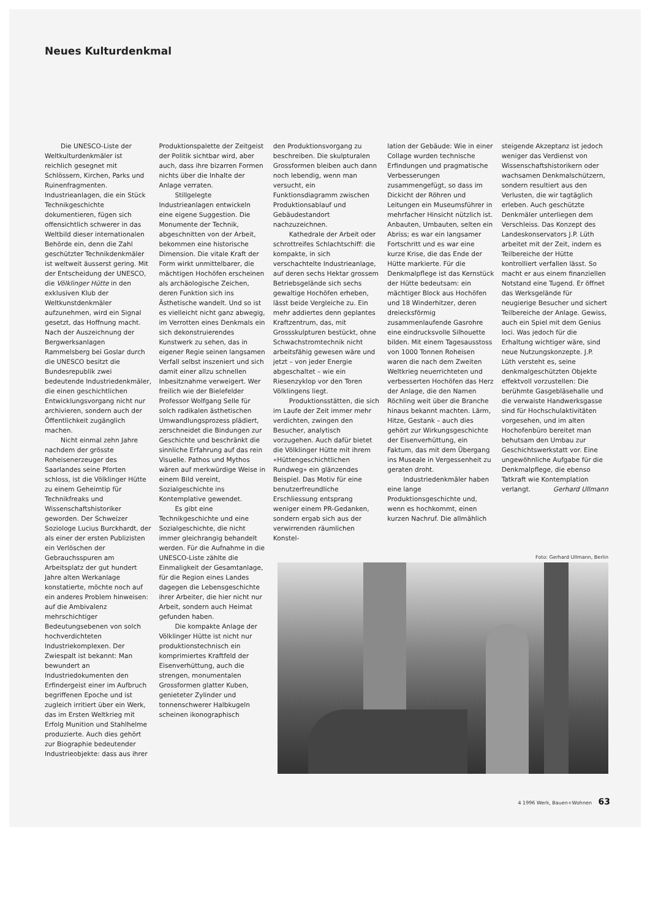Neues Kulturdenkmal
Die UNESCO-Liste der Weltkulturdenkmäler ist reichlich gesegnet mit Schlössern, Kirchen, Parks und Ruinenfragmenten. Industrieanlagen, die ein Stück Technikgeschichte dokumentieren, fügen sich offensichtlich schwerer in das Weltbild dieser internationalen Behörde ein, denn die Zahl geschützter Technikdenkmäler ist weltweit äusserst gering. Mit der Entscheidung der UNESCO, die Völklinger Hütte in den exklusiven Klub der Weltkunstdenkmäler aufzunehmen, wird ein Signal gesetzt, das Hoffnung macht. Nach der Auszeichnung der Bergwerksanlagen Rammelsberg bei Goslar durch die UNESCO besitzt die Bundesrepublik zwei bedeutende Industriedenkmäler, die einen geschichtlichen Entwicklungsvorgang nicht nur archivieren, sondern auch der Öffentlichkeit zugänglich machen.
Nicht einmal zehn Jahre nachdem der grösste Roheisenerzeuger des Saarlandes seine Pforten schloss, ist die Völklinger Hütte zu einem Geheimtip für Technikfreaks und Wissenschaftshistoriker geworden. Der Schweizer Soziologe Lucius Burckhardt, der als einer der ersten Publizisten ein Verlöschen der Gebrauchsspuren am Arbeitsplatz der gut hundert Jahre alten Werkanlage konstatierte, möchte noch auf ein anderes Problem hinweisen: auf die Ambivalenz mehrschichtiger Bedeutungsebenen von solch hochverdichteten Industriekomplexen. Der Zwiespalt ist bekannt: Man bewundert an Industriedokumenten den Erfindergeist einer im Aufbruch begriffenen Epoche und ist zugleich irritiert über ein Werk, das im Ersten Weltkrieg mit Erfolg Munition und Stahlhelme produzierte. Auch dies gehört zur Biographie bedeutender Industrieobjekte: dass aus ihrer
Produktionspalette der Zeitgeist der Politik sichtbar wird, aber auch, dass ihre bizarren Formen nichts über die Inhalte der Anlage verraten.
Stillgelegte Industrieanlagen entwickeln eine eigene Suggestion. Die Monumente der Technik, abgeschnitten von der Arbeit, bekommen eine historische Dimension. Die vitale Kraft der Form wirkt unmittelbarer, die mächtigen Hochöfen erscheinen als archäologische Zeichen, deren Funktion sich ins Ästhetische wandelt. Und so ist es vielleicht nicht ganz abwegig, im Verrotten eines Denkmals ein sich dekonstruierendes Kunstwerk zu sehen, das in eigener Regie seinen langsamen Verfall selbst inszeniert und sich damit einer allzu schnellen Inbesitznahme verweigert. Wer freilich wie der Bielefelder Professor Wolfgang Selle für solch radikalen ästhetischen Umwandlungsprozess plädiert, zerschneidet die Bindungen zur Geschichte und beschränkt die sinnliche Erfahrung auf das rein Visuelle. Pathos und Mythos wären auf merkwürdige Weise in einem Bild vereint, Sozialgeschichte ins Kontemplative gewendet.
Es gibt eine Technikgeschichte und eine Sozialgeschichte, die nicht immer gleichrangig behandelt werden. Für die Aufnahme in die UNESCO-Liste zählte die Einmaligkeit der Gesamtanlage, für die Region eines Landes dagegen die Lebensgeschichte ihrer Arbeiter, die hier nicht nur Arbeit, sondern auch Heimat gefunden haben.
Die kompakte Anlage der Völklinger Hütte ist nicht nur produktionstechnisch ein komprimiertes Kraftfeld der Eisenverhüttung, auch die strengen, monumentalen Grossformen glatter Kuben, genieteter Zylinder und tonnenschwerer Halbkugeln scheinen ikonographisch
den Produktionsvorgang zu beschreiben. Die skulpturalen Grossformen bleiben auch dann noch lebendig, wenn man versucht, ein Funktionsdiagramm zwischen Produktionsablauf und Gebäudestandort nachzuzeichnen.
Kathedrale der Arbeit oder schrottreifes Schlachtschiff: die kompakte, in sich verschachtelte Industrieanlage, auf deren sechs Hektar grossem Betriebsgelände sich sechs gewaltige Hochöfen erheben, lässt beide Vergleiche zu. Ein mehr addiertes denn geplantes Kraftzentrum, das, mit Grossskulpturen bestückt, ohne Schwachstromtechnik nicht arbeitsfähig gewesen wäre und jetzt – von jeder Energie abgeschaltet – wie ein Riesenzyklop vor den Toren Völklingens liegt.
Produktionsstätten, die sich im Laufe der Zeit immer mehr verdichten, zwingen den Besucher, analytisch vorzugehen. Auch dafür bietet die Völklinger Hütte mit ihrem «Hüttengeschichtlichen Rundweg» ein glänzendes Beispiel. Das Motiv für eine benutzerfreundliche Erschliessung entsprang weniger einem PR-Gedanken, sondern ergab sich aus der verwirrenden räumlichen Konstel-
lation der Gebäude: Wie in einer Collage wurden technische Erfindungen und pragmatische Verbesserungen zusammengefügt, so dass im Dickicht der Röhren und Leitungen ein Museumsführer in mehrfacher Hinsicht nützlich ist. Anbauten, Umbauten, selten ein Abriss; es war ein langsamer Fortschritt und es war eine kurze Krise, die das Ende der Hütte markierte. Für die Denkmalpflege ist das Kernstück der Hütte bedeutsam: ein mächtiger Block aus Hochöfen und 18 Winderhitzer, deren dreiecksförmig zusammenlaufende Gasrohre eine eindrucksvolle Silhouette bilden. Mit einem Tagesausstoss von 1000 Tonnen Roheisen waren die nach dem Zweiten Weltkrieg neuerrichteten und verbesserten Hochöfen das Herz der Anlage, die den Namen Röchling weit über die Branche hinaus bekannt machten. Lärm, Hitze, Gestank – auch dies gehört zur Wirkungsgeschichte der Eisenverhüttung, ein Faktum, das mit dem Übergang ins Museale in Vergessenheit zu geraten droht.
Industriedenkmäler haben eine lange Produktionsgeschichte und, wenn es hochkommt, einen kurzen Nachruf. Die allmählich
steigende Akzeptanz ist jedoch weniger das Verdienst von Wissenschaftshistorikern oder wachsamen Denkmalschützern, sondern resultiert aus den Verlusten, die wir tagtäglich erleben. Auch geschützte Denkmäler unterliegen dem Verschleiss. Das Konzept des Landeskonservators J.P. Lüth arbeitet mit der Zeit, indem es Teilbereiche der Hütte kontrolliert verfallen lässt. So macht er aus einem finanziellen Notstand eine Tugend. Er öffnet das Werksgelände für neugierige Besucher und sichert Teilbereiche der Anlage. Gewiss, auch ein Spiel mit dem Genius loci. Was jedoch für die Erhaltung wichtiger wäre, sind neue Nutzungskonzepte. J.P. Lüth versteht es, seine denkmalgeschützten Objekte effektvoll vorzustellen: Die berühmte Gasgebläsehalle und die verwaiste Handwerksgasse sind für Hochschulaktivitäten vorgesehen, und im alten Hochofenbüro bereitet man behutsam den Umbau zur Geschichtswerkstatt vor. Eine ungewöhnliche Aufgabe für die Denkmalpflege, die ebenso Tatkraft wie Kontemplation verlangt. Gerhard Ullmann
Foto: Gerhard Ullmann, Berlin
4 1996 Werk, Bauen+Wohnen 63